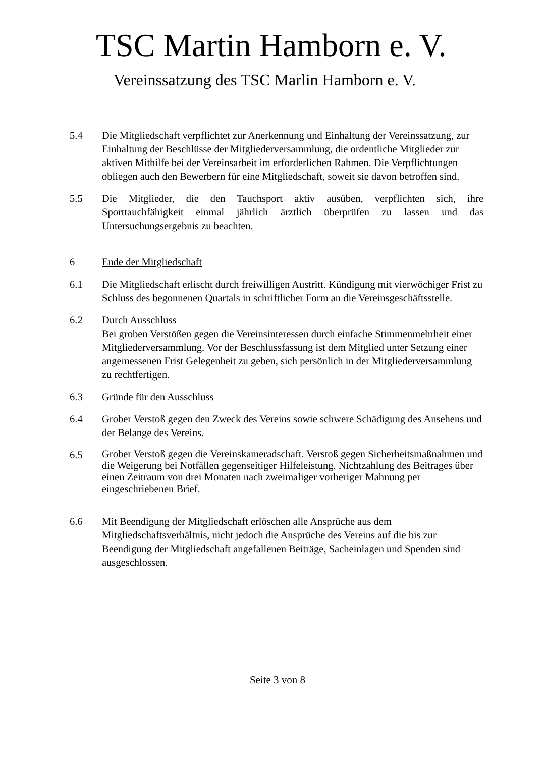TSC Martin Hamborn e. V.
Vereinssatzung des TSC Marlin Hamborn e. V.
5.4 Die Mitgliedschaft verpflichtet zur Anerkennung und Einhaltung der Vereinssatzung, zur Einhaltung der Beschlüsse der Mitgliederversammlung, die ordentliche Mitglieder zur aktiven Mithilfe bei der Vereinsarbeit im erforderlichen Rahmen. Die Verpflichtungen obliegen auch den Bewerbern für eine Mitgliedschaft, soweit sie davon betroffen sind.
5.5 Die Mitglieder, die den Tauchsport aktiv ausüben, verpflichten sich, ihre Sporttauchfähigkeit einmal jährlich ärztlich überprüfen zu lassen und das Untersuchungsergebnis zu beachten.
6 Ende der Mitgliedschaft
6.1 Die Mitgliedschaft erlischt durch freiwilligen Austritt. Kündigung mit vierwöchiger Frist zu Schluss des begonnenen Quartals in schriftlicher Form an die Vereinsgeschäftsstelle.
6.2 Durch Ausschluss
Bei groben Verstößen gegen die Vereinsinteressen durch einfache Stimmenmehrheit einer Mitgliederversammlung. Vor der Beschlussfassung ist dem Mitglied unter Setzung einer angemessenen Frist Gelegenheit zu geben, sich persönlich in der Mitgliederversammlung zu rechtfertigen.
6.3 Gründe für den Ausschluss
6.4 Grober Verstoß gegen den Zweck des Vereins sowie schwere Schädigung des Ansehens und der Belange des Vereins.
6.5
Grober Verstoß gegen die Vereinskameradschaft. Verstoß gegen Sicherheitsmaßnahmen und die Weigerung bei Notfällen gegenseitiger Hilfeleistung. Nichtzahlung des Beitrages über einen Zeitraum von drei Monaten nach zweimaliger vorheriger Mahnung per eingeschriebenen Brief.
6.6 Mit Beendigung der Mitgliedschaft erlöschen alle Ansprüche aus dem Mitgliedschaftsverhältnis, nicht jedoch die Ansprüche des Vereins auf die bis zur Beendigung der Mitgliedschaft angefallenen Beiträge, Sacheinlagen und Spenden sind ausgeschlossen.
Seite 3 von 8